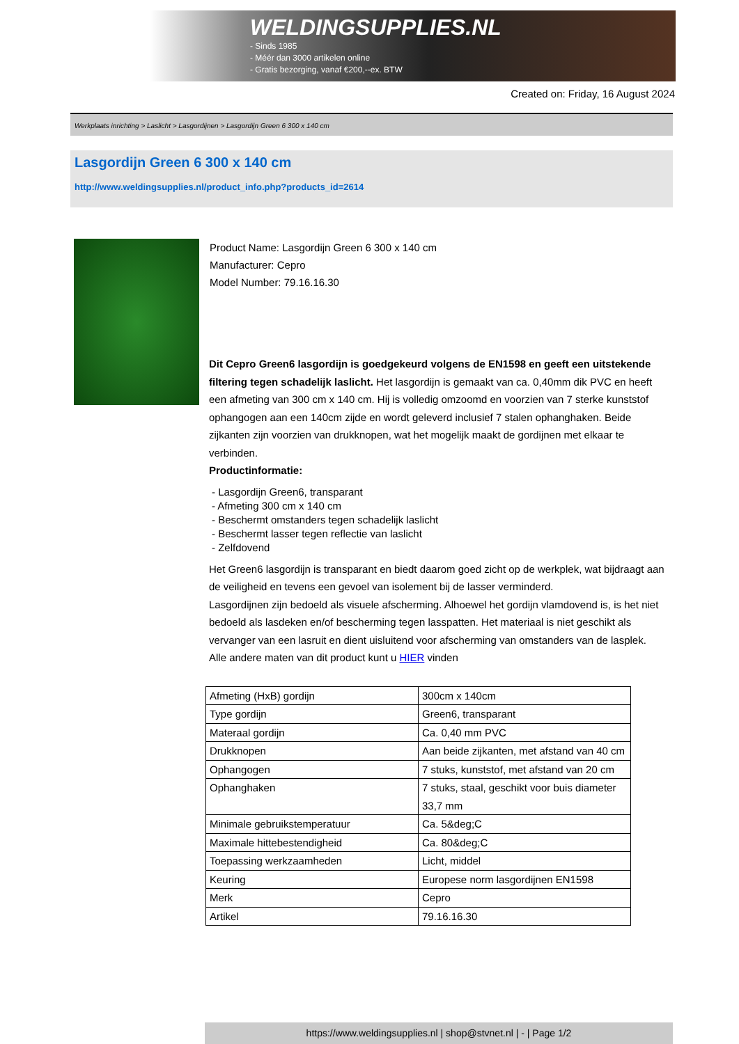WELDINGSUPPLIES.NL
- Sinds 1985
- Méér dan 3000 artikelen online
- Gratis bezorging, vanaf €200,--ex. BTW
Created on: Friday, 16 August 2024
Werkplaats inrichting > Laslicht > Lasgordijnen > Lasgordijn Green 6 300 x 140 cm
Lasgordijn Green 6 300 x 140 cm
http://www.weldingsupplies.nl/product_info.php?products_id=2614
Product Name: Lasgordijn Green 6 300 x 140 cm
Manufacturer: Cepro
Model Number: 79.16.16.30
Dit Cepro Green6 lasgordijn is goedgekeurd volgens de EN1598 en geeft een uitstekende filtering tegen schadelijk laslicht. Het lasgordijn is gemaakt van ca. 0,40mm dik PVC en heeft een afmeting van 300 cm x 140 cm. Hij is volledig omzoomd en voorzien van 7 sterke kunststof ophangogen aan een 140cm zijde en wordt geleverd inclusief 7 stalen ophanghaken. Beide zijkanten zijn voorzien van drukknopen, wat het mogelijk maakt de gordijnen met elkaar te verbinden.
Productinformatie:
- Lasgordijn Green6, transparant
- Afmeting 300 cm x 140 cm
- Beschermt omstanders tegen schadelijk laslicht
- Beschermt lasser tegen reflectie van laslicht
- Zelfdovend
Het Green6 lasgordijn is transparant en biedt daarom goed zicht op de werkplek, wat bijdraagt aan de veiligheid en tevens een gevoel van isolement bij de lasser verminderd.
Lasgordijnen zijn bedoeld als visuele afscherming. Alhoewel het gordijn vlamdovend is, is het niet bedoeld als lasdeken en/of bescherming tegen lasspatten. Het materiaal is niet geschikt als vervanger van een lasruit en dient uisluitend voor afscherming van omstanders van de lasplek.
Alle andere maten van dit product kunt u HIER vinden
| Afmeting (HxB) gordijn | 300cm x 140cm |
| Type gordijn | Green6, transparant |
| Materaal gordijn | Ca. 0,40 mm PVC |
| Drukknopen | Aan beide zijkanten, met afstand van 40 cm |
| Ophangogen | 7 stuks, kunststof, met afstand van 20 cm |
| Ophanghaken | 7 stuks, staal, geschikt voor buis diameter 33,7 mm |
| Minimale gebruikstemperatuur | Ca. 5&deg;C |
| Maximale hittebestendigheid | Ca. 80&deg;C |
| Toepassing werkzaamheden | Licht, middel |
| Keuring | Europese norm lasgordijnen EN1598 |
| Merk | Cepro |
| Artikel | 79.16.16.30 |
https://www.weldingsupplies.nl | shop@stvnet.nl | - | Page 1/2